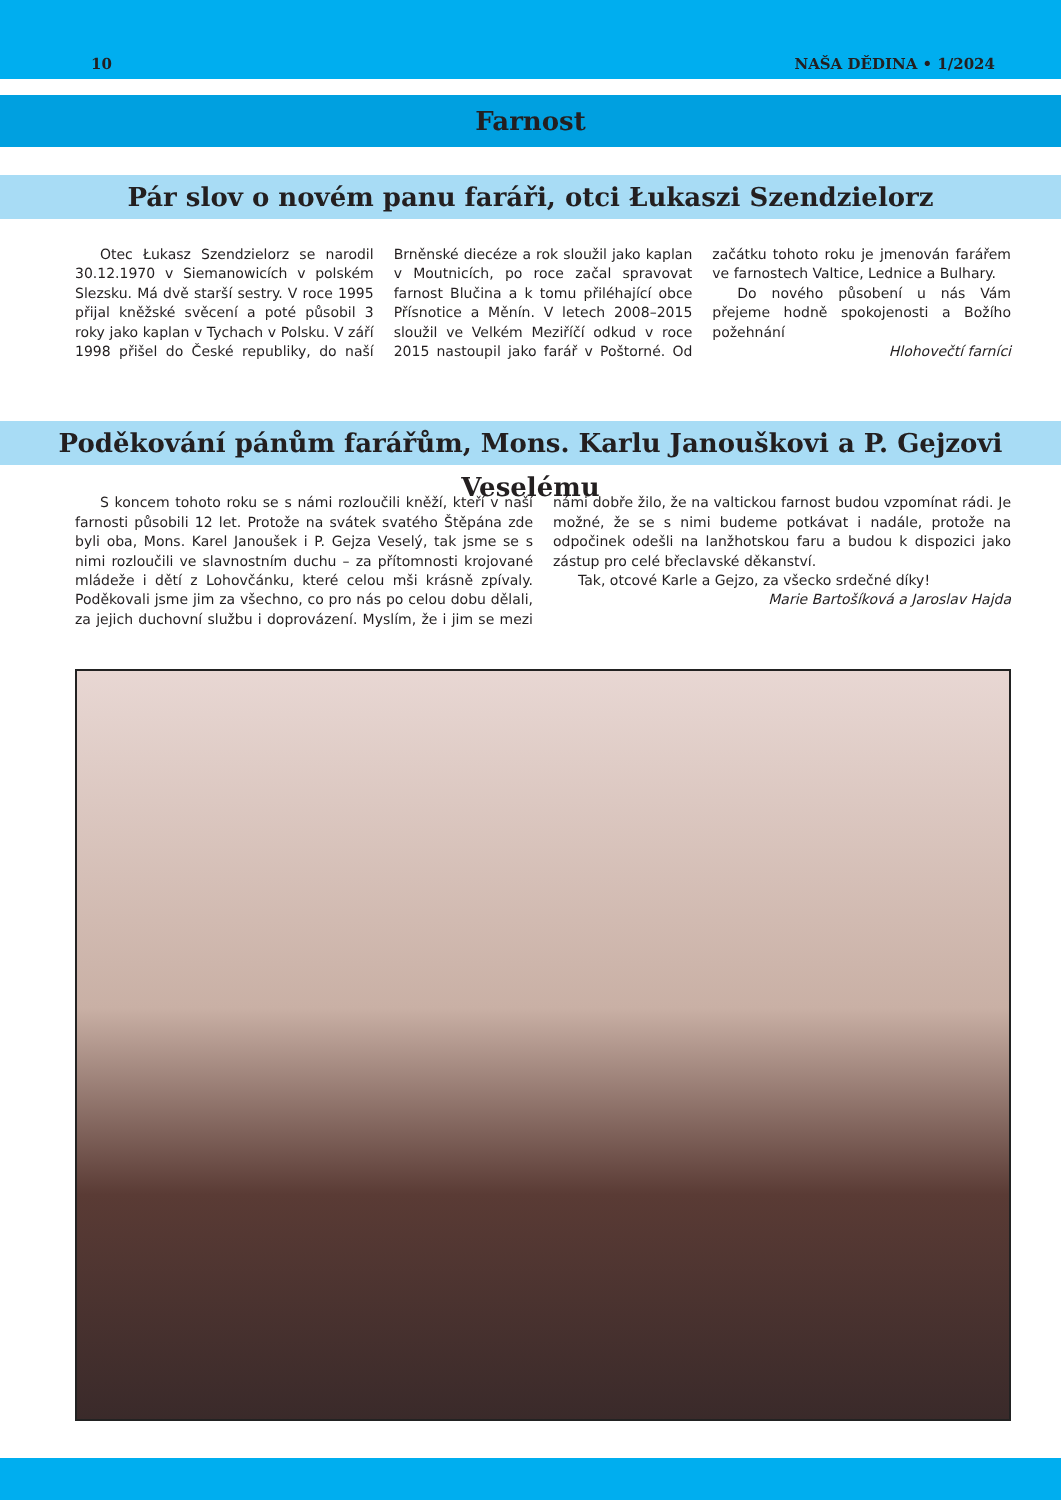10 NAŠA DĚDINA • 1/2024
Farnost
Pár slov o novém panu faráři, otci Łukaszi Szendzielorz
Otec Łukasz Szendzielorz se narodil 30.12.1970 v Siemanowicích v polském Slezsku. Má dvě starší sestry. V roce 1995 přijal kněžské svěcení a poté působil 3 roky jako kaplan v Tychach v Polsku. V září 1998 přišel do České republiky, do naší Brněnské diecéze a rok sloužil jako kaplan v Moutnicích, po roce začal spravovat farnost Blučina a k tomu přiléhající obce Přísnotice a Měnín. V letech 2008–2015 sloužil ve Velkém Meziříčí odkud v roce 2015 nastoupil jako farář v Poštorné. Od začátku tohoto roku je jmenován farářem ve farnostech Valtice, Lednice a Bulhary.
Do nového působení u nás Vám přejeme hodně spokojenosti a Božího požehnání
Hlohovečtí farníci
Poděkování pánům farářům, Mons. Karlu Janouškovi a P. Gejzovi Veselému
S koncem tohoto roku se s námi rozloučili kněží, kteří v naší farnosti působili 12 let. Protože na svátek svatého Štěpána zde byli oba, Mons. Karel Janoušek i P. Gejza Veselý, tak jsme se s nimi rozloučili ve slavnostním duchu – za přítomnosti krojované mládeže i dětí z Lohovčánku, které celou mši krásně zpívaly. Poděkovali jsme jim za všechno, co pro nás po celou dobu dělali, za jejich duchovní službu i doprovázení. Myslím, že i jim se mezi námi dobře žilo, že na valtickou farnost budou vzpomínat rádi. Je možné, že se s nimi budeme potkávat i nadále, protože na odpočinek odešli na lanžhotskou faru a budou k dispozici jako zástup pro celé břeclavské děkanství.
Tak, otcové Karle a Gejzo, za všecko srdečné díky!
Marie Bartošíková a Jaroslav Hajda